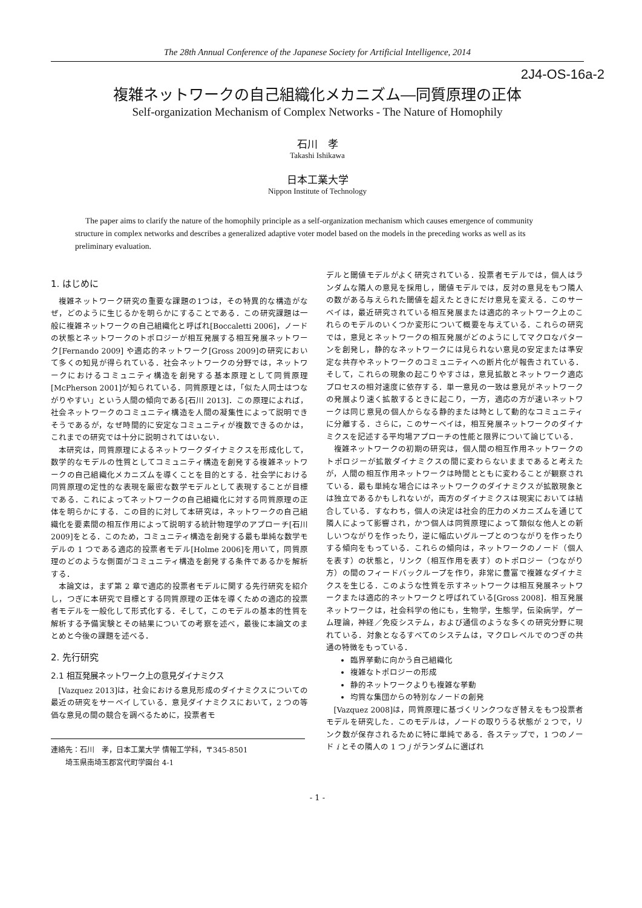The 28th Annual Conference of the Japanese Society for Artificial Intelligence, 2014
2J4-OS-16a-2
複雑ネットワークの自己組織化メカニズム―同質原理の正体
Self-organization Mechanism of Complex Networks - The Nature of Homophily
石川　孝
Takashi Ishikawa
日本工業大学
Nippon Institute of Technology
The paper aims to clarify the nature of the homophily principle as a self-organization mechanism which causes emergence of community structure in complex networks and describes a generalized adaptive voter model based on the models in the preceding works as well as its preliminary evaluation.
1. はじめに
複雑ネットワーク研究の重要な課題の1つは，その特異的な構造がなぜ，どのように生じるかを明らかにすることである．この研究課題は一般に複雑ネットワークの自己組織化と呼ばれ[Boccaletti 2006]，ノードの状態とネットワークのトポロジーが相互発展する相互発展ネットワーク[Fernando 2009] や適応的ネットワーク[Gross 2009]の研究において多くの知見が得られている．社会ネットワークの分野では，ネットワークにおけるコミュニティ構造を創発する基本原理として同質原理[McPherson 2001]が知られている．同質原理とは，「似た人同士はつながりやすい」という人間の傾向である[石川 2013]．この原理によれば，社会ネットワークのコミュニティ構造を人間の凝集性によって説明できそうであるが，なぜ時間的に安定なコミュニティが複数できるのかは，これまでの研究では十分に説明されてはいない．
本研究は，同質原理によるネットワークダイナミクスを形成化して，数学的なモデルの性質としてコミュニティ構造を創発する複雑ネットワークの自己組織化メカニズムを導くことを目的とする．社会学における同質原理の定性的な表現を厳密な数学モデルとして表現することが目標である．これによってネットワークの自己組織化に対する同質原理の正体を明らかにする．この目的に対して本研究は，ネットワークの自己組織化を要素間の相互作用によって説明する統計物理学のアプローチ[石川 2009]をとる．このため，コミュニティ構造を創発する最も単純な数学モデルの 1 つである適応的投票者モデル[Holme 2006]を用いて，同質原理のどのような側面がコミュニティ構造を創発する条件であるかを解析する．
本論文は，まず第 2 章で適応的投票者モデルに関する先行研究を紹介し，つぎに本研究で目標とする同質原理の正体を導くための適応的投票者モデルを一般化して形式化する．そして，このモデルの基本的性質を解析する予備実験とその結果についての考察を述べ，最後に本論文のまとめと今後の課題を述べる．
2. 先行研究
2.1 相互発展ネットワーク上の意見ダイナミクス
[Vazquez 2013]は，社会における意見形成のダイナミクスについての最近の研究をサーベイしている．意見ダイナミクスにおいて，2 つの等価な意見の間の競合を調べるために，投票者モ
連絡先：石川　孝，日本工業大学 情報工学科，〒345-8501
　　埼玉県南埼玉郡宮代町学園台 4-1
デルと閾値モデルがよく研究されている．投票者モデルでは，個人はランダムな隣人の意見を採用し，閾値モデルでは，反対の意見をもつ隣人の数がある与えられた閾値を超えたときにだけ意見を変える．このサーベイは，最近研究されている相互発展または適応的ネットワーク上のこれらのモデルのいくつか変形について概要を与えている．これらの研究では，意見とネットワークの相互発展がどのようにしてマクロなパターンを創発し，静的なネットワークには見られない意見の安定または準安定な共存やネットワークのコミュニティへの断片化が報告されている．そして，これらの現象の起こりやすさは，意見拡散とネットワーク適応プロセスの相対速度に依存する．単一意見の一致は意見がネットワークの発展より速く拡散するときに起こり，一方，適応の方が速いネットワークは同じ意見の個人からなる静的または時として動的なコミュニティに分離する．さらに，このサーベイは，相互発展ネットワークのダイナミクスを記述する平均場アプローチの性能と限界について論じている．
複雑ネットワークの初期の研究は，個人間の相互作用ネットワークのトポロジーが拡散ダイナミクスの間に変わらないままであると考えたが，人間の相互作用ネットワークは時間とともに変わることが観察されている．最も単純な場合にはネットワークのダイナミクスが拡散現象とは独立であるかもしれないが，両方のダイナミクスは現実においては結合している．すなわち，個人の決定は社会的圧力のメカニズムを通じて隣人によって影響され，かつ個人は同質原理によって類似な他人との新しいつながりを作ったり，逆に幅広いグループとのつながりを作ったりする傾向をもっている．これらの傾向は，ネットワークのノード（個人を表す）の状態と，リンク（相互作用を表す）のトポロジー（つながり方）の間のフィードバックループを作り，非常に豊富で複雑なダイナミクスを生じる．このような性質を示すネットワークは相互発展ネットワークまたは適応的ネットワークと呼ばれている[Gross 2008]．相互発展ネットワークは，社会科学の他にも，生物学，生態学，伝染病学，ゲーム理論，神経／免疫システム，および通信のような多くの研究分野に現れている．対象となるすべてのシステムは，マクロレベルでのつぎの共通の特徴をもっている．
臨界挙動に向かう自己組織化
複雑なトポロジーの形成
静的ネットワークよりも複雑な挙動
均質な集団からの特別なノードの創発
[Vazquez 2008]は，同質原理に基づくリンクつなぎ替えをもつ投票者モデルを研究した．このモデルは，ノードの取りうる状態が 2 つで，リンク数が保存されるために特に単純である．各ステップで，1 つのノード i とその隣人の 1 つ j がランダムに選ばれ
- 1 -